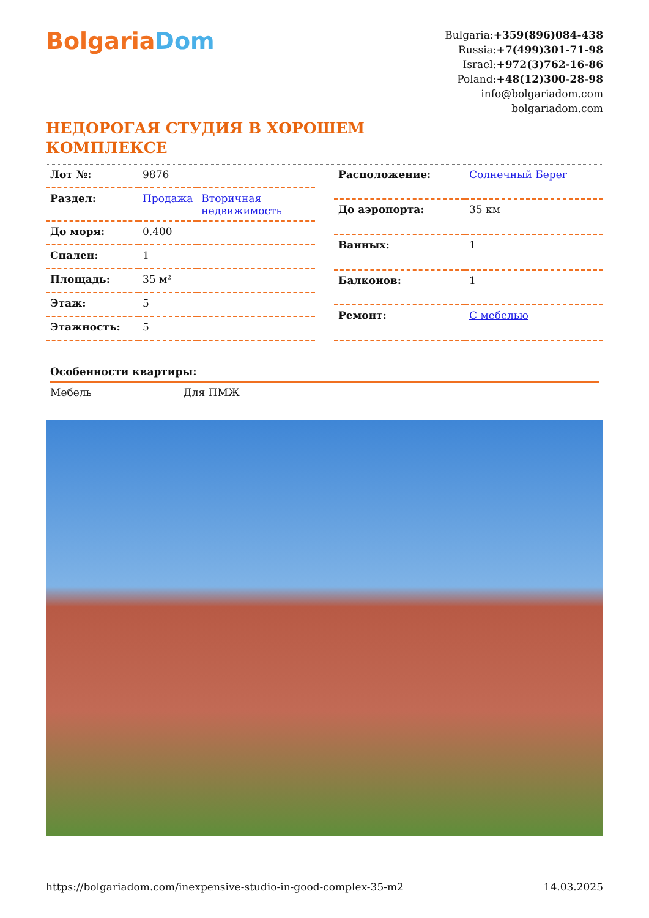BolgariaDom
Bulgaria:+359(896)084-438
Russia:+7(499)301-71-98
Israel:+972(3)762-16-86
Poland:+48(12)300-28-98
info@bolgariadom.com
bolgariadom.com
НЕДОРОГАЯ СТУДИЯ В ХОРОШЕМ КОМПЛЕКСЕ
| Лот №: | 9876 | |
| Раздел: | Продажа | Вторичная недвижимость |
| До моря: | 0.400 | |
| Спален: | 1 | |
| Площадь: | 35 м² | |
| Этаж: | 5 | |
| Этажность: | 5 | |
| Расположение: | Солнечный Берег |
| До аэропорта: | 35 км |
| Ванных: | 1 |
| Балконов: | 1 |
| Ремонт: | С мебелью |
Особенности квартиры:
Мебель Для ПМЖ
https://bolgariadom.com/inexpensive-studio-in-good-complex-35-m2 14.03.2025